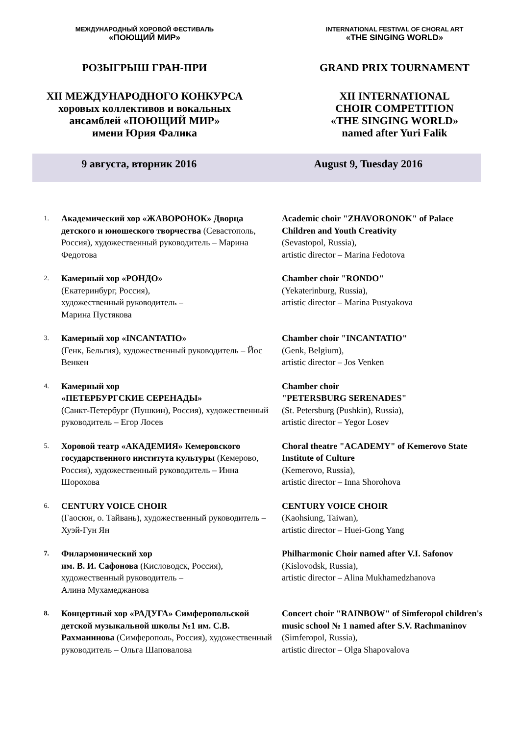МЕЖДУНАРОДНЫЙ ХОРОВОЙ ФЕСТИВАЛЬ
«ПОЮЩИЙ МИР»
INTERNATIONAL FESTIVAL OF CHORAL ART
«THE SINGING WORLD»
РОЗЫГРЫШ ГРАН-ПРИ GRAND PRIX TOURNAMENT
XII МЕЖДУНАРОДНОГО КОНКУРСА
хоровых коллективов и вокальных
ансамблей «ПОЮЩИЙ МИР»
имени Юрия Фалика
XII INTERNATIONAL
CHOIR COMPETITION
«THE SINGING WORLD»
named after Yuri Falik
9 августа, вторник 2016 August 9, Tuesday 2016
1.
Академический хор «ЖАВОРОНОК» Дворца детского и юношеского творчества (Севастополь, Россия), художественный руководитель – Марина Федотова
Academic choir "ZHAVORONOK" of Palace Children and Youth Creativity
(Sevastopol, Russia),
artistic director – Marina Fedotova
2.
Камерный хор «РОНДО»
(Екатеринбург, Россия),
художественный руководитель –
Марина Пустякова
Chamber choir "RONDO"
(Yekaterinburg, Russia),
artistic director – Marina Pustyakova
3.
Камерный хор «INCANTATIO»
(Генк, Бельгия), художественный руководитель – Йос Венкен
Chamber choir "INCANTATIO"
(Genk, Belgium),
artistic director – Jos Venken
4.
Камерный хор
«ПЕТЕРБУРГСКИЕ СЕРЕНАДЫ»
(Санкт-Петербург (Пушкин), Россия), художественный руководитель – Егор Лосев
Chamber choir
"PETERSBURG SERENADES"
(St. Petersburg (Pushkin), Russia),
artistic director – Yegor Losev
5.
Хоровой театр «АКАДЕМИЯ» Кемеровского государственного института культуры (Кемерово, Россия), художественный руководитель – Инна Шорохова
Choral theatre "ACADEMY" of Kemerovo State Institute of Culture
(Kemerovo, Russia),
artistic director – Inna Shorohova
6.
CENTURY VOICE CHOIR
(Гаосюн, о. Тайвань), художественный руководитель – Хуэй-Гун Ян
CENTURY VOICE CHOIR
(Kaohsiung, Taiwan),
artistic director – Huei-Gong Yang
7.
Филармонический хор
им. В. И. Сафонова (Кисловодск, Россия), художественный руководитель –
Алина Мухамеджанова
Philharmonic Choir named after V.I. Safonov (Kislovodsk, Russia),
artistic director – Alina Mukhamedzhanova
8.
Концертный хор «РАДУГА» Симферопольской детской музыкальной школы №1 им. С.В. Рахманинова (Симферополь, Россия), художественный руководитель – Ольга Шаповалова
Concert choir "RAINBOW" of Simferopol children's music school № 1 named after S.V. Rachmaninov (Simferopol, Russia),
artistic director – Olga Shapovalova